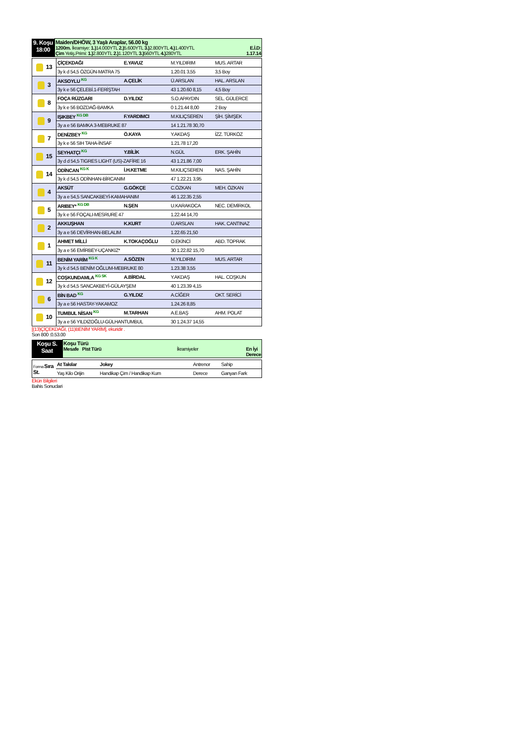| 9. Koşu 18:00 | Maiden/DHÖW, 3 Yaşlı Araplar, 56.00 kg 1200m. İkramiye: 1.) 14.000YTL 2.) 5.600YTL 3.) 2.800YTL 4.) 1.400YTL E.İ.D: Çim Yetiş.Primi: 1.) 2.800YTL 2.) 1.120YTL 3.) 560YTL 4.) 280YTL 1.17.14 |
| 13 | ÇİÇEKDAĞI | E.YAVUZ | M.YILDIRIM | MUS. ARTAR |
| | 3y k d 54,5 ÖZGÜN-MATRA 75 | | 1.20.01 3,55 | 3,5 Boy |
| 3 | AKSOYLU KG | A.ÇELİK | Ü.ARSLAN | HAL. ARSLAN |
| | 3y k e 56 ÇELEBİ.1-FERİŞTAH | | 43 1.20.60 8,15 | 4,5 Boy |
| 8 | FOÇA RÜZGARI | D.YILDIZ | S.O.APAYDIN | SEL. GÜLERCE |
| | 3y k e 56 BOZDAĞ-BAMKA | | 0 1.21.44 8,00 | 2 Boy |
| 9 | IŞIKBEY KG DB | F.YARDIMCI | M.KILIÇSEREN | ŞİH. ŞİMŞEK |
| | 3y a e 56 BAMKA 3-MEBRUKE 87 | | 14 1.21.78 30,70 | |
| 7 | DENİZBEY KG | Ö.KAYA | Y.AKDAŞ | İZZ. TÜRKÖZ |
| | 3y k e 56 SIH TAHA-İNSAF | | 1.21.78 17,20 | |
| 15 | SEYHATÇI KG | Y.BİLİK | N.GÜL | ERK. ŞAHİN |
| | 3y d d 54,5 TIGRES LIGHT (US)-ZAFİRE 16 | | 43 1.21.86 7,00 | |
| 14 | ODİNCAN KG K | İ.H.KETME | M.KILIÇSEREN | NAS. ŞAHİN |
| | 3y k d 54,5 ODİNHAN-BİRCANIM | | 47 1.22.21 3,95 | |
| 4 | AKSÜT | G.GÖKÇE | C.ÖZKAN | MEH. ÖZKAN |
| | 3y a e 54,5 SANCAKBEYİ-KAMAHANIM | | 46 1.22.35 2,55 | |
| 5 | ARIBEY* KG DB | N.ŞEN | U.KARAKOCA | NEC. DEMİRKOL |
| | 3y k e 56 FOÇALI-MESRURE 47 | | 1.22.44 14,70 | |
| 2 | AKKUŞHAN | K.KURT | Ü.ARSLAN | HAK. CANTINAZ |
| | 3y a e 56 DEVİRHAN-BELALIM | | 1.22.65 21,50 | |
| 1 | AHMET MİLLİ | K.TOKAÇOĞLU | O.EKİNCİ | ABD. TOPRAK |
| | 3y a e 56 EMİRBEY-UÇANKIZ* | | 30 1.22.82 15,70 | |
| 11 | BENİM YARİM KG K | A.SÖZEN | M.YILDIRIM | MUS. ARTAR |
| | 3y k d 54,5 BENİM OĞLUM-MEBRUKE 80 | | 1.23.38 3,55 | |
| 12 | COŞKUNDAMLA KG SK | A.BİRDAL | Y.AKDAŞ | HAL. COŞKUN |
| | 3y k d 54,5 SANCAKBEYİ-GÜLAYŞEM | | 40 1.23.39 4,15 | |
| 6 | BİN BAD KG | G.YILDIZ | A.CİĞER | OKT. SERİCİ |
| | 3y a e 56 HASTAY-YAKAMOZ | | 1.24.26 8,85 | |
| 10 | TUMBUL NİSAN KG | M.TARHAN | A.E.BAŞ | AHM. POLAT |
| | 3y a e 56 YILDIZOĞLU-GÜLHANTUMBUL | | 30 1.24.37 14,55 | |
[(13)ÇİÇEKDAĞI, (11)BENİM YARİM], ekuridir .
Son 800 :0.53.00
| Koşu S. Saat | Koşu Türü Mesafe Pist Türü İkramiyeler En İyi Derece |
| Forma Sıra St. | At Takılar | Jokey | Antrenor | Sahip |
| | Yaş Kilo Orijin | Handikap Çim / Handikap Kum | Derece | Ganyan Fark |
Ekürı Bilgileri
Bahis Sonuclari